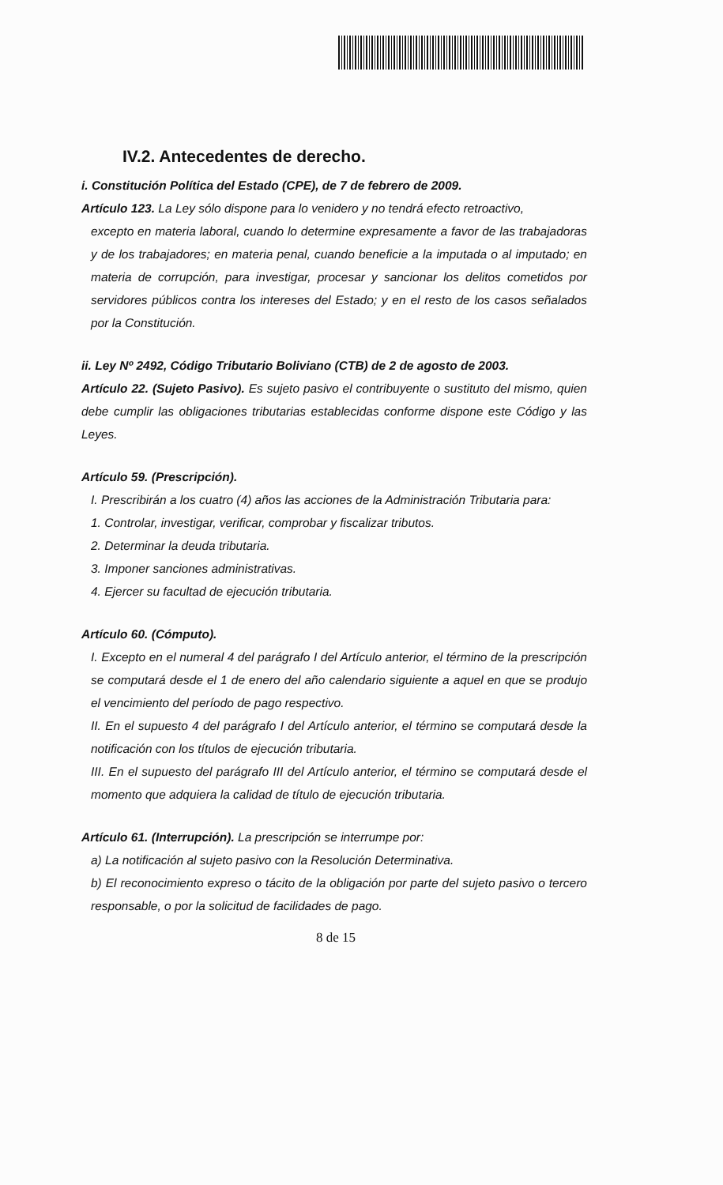IV.2. Antecedentes de derecho.
i. Constitución Política del Estado (CPE), de 7 de febrero de 2009.
Artículo 123. La Ley sólo dispone para lo venidero y no tendrá efecto retroactivo,
excepto en materia laboral, cuando lo determine expresamente a favor de las trabajadoras y de los trabajadores; en materia penal, cuando beneficie a la imputada o al imputado; en materia de corrupción, para investigar, procesar y sancionar los delitos cometidos por servidores públicos contra los intereses del Estado; y en el resto de los casos señalados por la Constitución.
ii. Ley Nº 2492, Código Tributario Boliviano (CTB) de 2 de agosto de 2003.
Artículo 22. (Sujeto Pasivo). Es sujeto pasivo el contribuyente o sustituto del mismo, quien debe cumplir las obligaciones tributarias establecidas conforme dispone este Código y las Leyes.
Artículo 59. (Prescripción).
I. Prescribirán a los cuatro (4) años las acciones de la Administración Tributaria para:
1. Controlar, investigar, verificar, comprobar y fiscalizar tributos.
2. Determinar la deuda tributaria.
3. Imponer sanciones administrativas.
4. Ejercer su facultad de ejecución tributaria.
Artículo 60. (Cómputo).
I. Excepto en el numeral 4 del parágrafo I del Artículo anterior, el término de la prescripción se computará desde el 1 de enero del año calendario siguiente a aquel en que se produjo el vencimiento del período de pago respectivo.
II. En el supuesto 4 del parágrafo I del Artículo anterior, el término se computará desde la notificación con los títulos de ejecución tributaria.
III. En el supuesto del parágrafo III del Artículo anterior, el término se computará desde el momento que adquiera la calidad de título de ejecución tributaria.
Artículo 61. (Interrupción). La prescripción se interrumpe por:
a) La notificación al sujeto pasivo con la Resolución Determinativa.
b) El reconocimiento expreso o tácito de la obligación por parte del sujeto pasivo o tercero responsable, o por la solicitud de facilidades de pago.
8 de 15